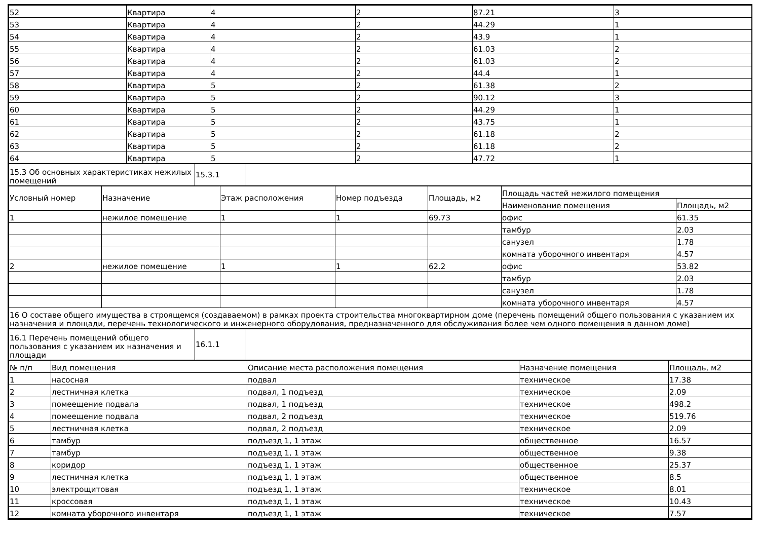| 52 | Квартира | 4 | 2 | 87.21 | 3 |
| 53 | Квартира | 4 | 2 | 44.29 | 1 |
| 54 | Квартира | 4 | 2 | 43.9 | 1 |
| 55 | Квартира | 4 | 2 | 61.03 | 2 |
| 56 | Квартира | 4 | 2 | 61.03 | 2 |
| 57 | Квартира | 4 | 2 | 44.4 | 1 |
| 58 | Квартира | 5 | 2 | 61.38 | 2 |
| 59 | Квартира | 5 | 2 | 90.12 | 3 |
| 60 | Квартира | 5 | 2 | 44.29 | 1 |
| 61 | Квартира | 5 | 2 | 43.75 | 1 |
| 62 | Квартира | 5 | 2 | 61.18 | 2 |
| 63 | Квартира | 5 | 2 | 61.18 | 2 |
| 64 | Квартира | 5 | 2 | 47.72 | 1 |
| 15.3 Об основных характеристиках нежилых помещений | 15.3.1 | |
| Условный номер | Назначение | Этаж расположения | Номер подъезда | Площадь, м2 | Площадь частей нежилого помещения | |
| --- | --- | --- | --- | --- | --- | --- |
| | | | | | Наименование помещения | Площадь, м2 |
| 1 | нежилое помещение | 1 | 1 | 69.73 | офис | 61.35 |
| | | | | | тамбур | 2.03 |
| | | | | | санузел | 1.78 |
| | | | | | комната уборочного инвентаря | 4.57 |
| 2 | нежилое помещение | 1 | 1 | 62.2 | офис | 53.82 |
| | | | | | тамбур | 2.03 |
| | | | | | санузел | 1.78 |
| | | | | | комната уборочного инвентаря | 4.57 |
| 16 О составе общего имущества в строящемся (создаваемом) в рамках проекта строительства многоквартирном доме (перечень помещений общего пользования с указанием их назначения и площади, перечень технологического и инженерного оборудования, предназначенного для обслуживания более чем одного помещения в данном доме) | | | | | | |
| 16.1 Перечень помещений общего пользования с указанием их назначения и площади | 16.1.1 | |
| № п/п | Вид помещения | Описание места расположения помещения | Назначение помещения | Площадь, м2 |
| --- | --- | --- | --- | --- |
| 1 | насосная | подвал | техническое | 17.38 |
| 2 | лестничная клетка | подвал, 1 подъезд | техническое | 2.09 |
| 3 | помеещение подвала | подвал, 1 подъезд | техническое | 498.2 |
| 4 | помеещение подвала | подвал, 2 подъезд | техническое | 519.76 |
| 5 | лестничная клетка | подвал, 2 подъезд | техническое | 2.09 |
| 6 | тамбур | подъезд 1, 1 этаж | общественное | 16.57 |
| 7 | тамбур | подъезд 1, 1 этаж | общественное | 9.38 |
| 8 | коридор | подъезд 1, 1 этаж | общественное | 25.37 |
| 9 | лестничная клетка | подъезд 1, 1 этаж | общественное | 8.5 |
| 10 | электрощитовая | подъезд 1, 1 этаж | техническое | 8.01 |
| 11 | кроссовая | подъезд 1, 1 этаж | техническое | 10.43 |
| 12 | комната уборочного инвентаря | подъезд 1, 1 этаж | техническое | 7.57 |